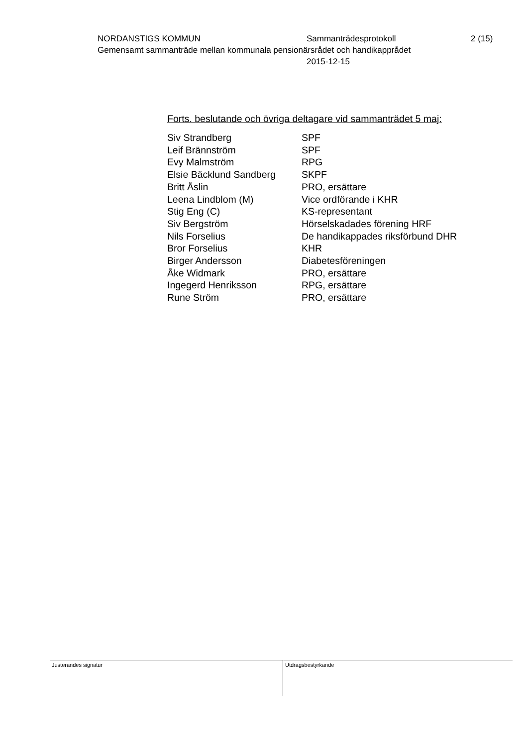NORDANSTIGS KOMMUN Sammanträdesprotokoll 2 (15)
Gemensamt sammanträde mellan kommunala pensionärsrådet och handikapprådet
2015-12-15
Forts. beslutande och övriga deltagare vid sammanträdet 5 maj:
| Siv Strandberg | SPF |
| Leif Brännström | SPF |
| Evy Malmström | RPG |
| Elsie Bäcklund Sandberg | SKPF |
| Britt Åslin | PRO, ersättare |
| Leena Lindblom (M) | Vice ordförande i KHR |
| Stig Eng (C) | KS-representant |
| Siv Bergström | Hörselskadades förening HRF |
| Nils Forselius | De handikappades riksförbund DHR |
| Bror Forselius | KHR |
| Birger Andersson | Diabetesföreningen |
| Åke Widmark | PRO, ersättare |
| Ingegerd Henriksson | RPG, ersättare |
| Rune Ström | PRO, ersättare |
Justerandes signatur
Utdragsbestyrkande